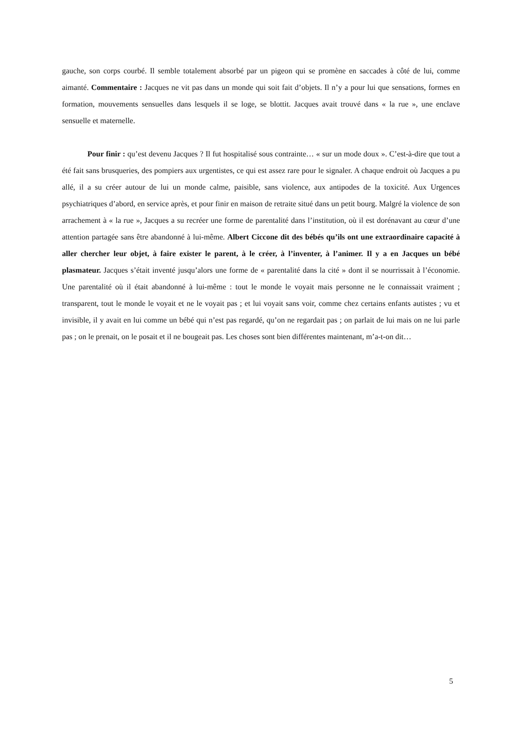gauche, son corps courbé. Il semble totalement absorbé par un pigeon qui se promène en saccades à côté de lui, comme aimanté. Commentaire : Jacques ne vit pas dans un monde qui soit fait d’objets. Il n’y a pour lui que sensations, formes en formation, mouvements sensuelles dans lesquels il se loge, se blottit. Jacques avait trouvé dans « la rue », une enclave sensuelle et maternelle.
Pour finir : qu’est devenu Jacques ? Il fut hospitalisé sous contrainte… « sur un mode doux ». C’est-à-dire que tout a été fait sans brusqueries, des pompiers aux urgentistes, ce qui est assez rare pour le signaler. A chaque endroit où Jacques a pu allé, il a su créer autour de lui un monde calme, paisible, sans violence, aux antipodes de la toxicité. Aux Urgences psychiatriques d’abord, en service après, et pour finir en maison de retraite situé dans un petit bourg. Malgré la violence de son arrachement à « la rue », Jacques a su recréer une forme de parentalité dans l’institution, où il est dorénavant au cœur d’une attention partagée sans être abandonné à lui-même. Albert Ciccone dit des bébés qu’ils ont une extraordinaire capacité à aller chercher leur objet, à faire exister le parent, à le créer, à l’inventer, à l’animer. Il y a en Jacques un bébé plasmateur. Jacques s’était inventé jusqu’alors une forme de « parentalité dans la cité » dont il se nourrissait à l’économie. Une parentalité où il était abandonné à lui-même : tout le monde le voyait mais personne ne le connaissait vraiment ; transparent, tout le monde le voyait et ne le voyait pas ; et lui voyait sans voir, comme chez certains enfants autistes ; vu et invisible, il y avait en lui comme un bébé qui n’est pas regardé, qu’on ne regardait pas ; on parlait de lui mais on ne lui parle pas ; on le prenait, on le posait et il ne bougeait pas. Les choses sont bien différentes maintenant, m’a-t-on dit…
5